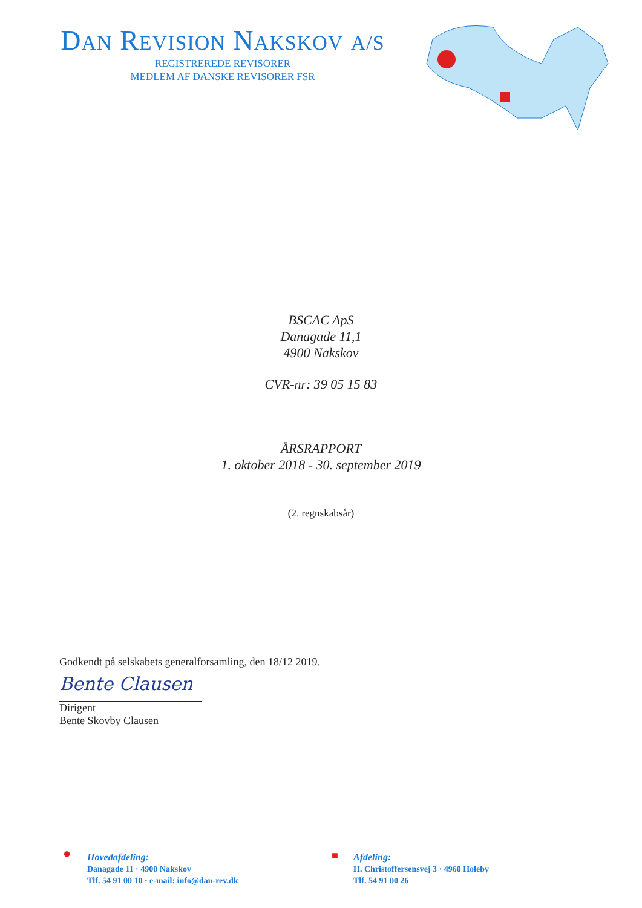DAN REVISION NAKSKOV A/S
REGISTREREDE REVISORER
MEDLEM AF DANSKE REVISORER FSR
BSCAC ApS
Danagade 11,1
4900 Nakskov
CVR-nr: 39 05 15 83
ÅRSRAPPORT
1. oktober 2018 - 30. september 2019
(2. regnskabsår)
Godkendt på selskabets generalforsamling, den 18/12 2019.
Bente Clausen
Dirigent
Bente Skovby Clausen
● Hovedafdeling:
Danagade 11 · 4900 Nakskov
Tlf. 54 91 00 10 · e-mail: info@dan-rev.dk
■ Afdeling:
H. Christoffersensvej 3 · 4960 Holeby
Tlf. 54 91 00 26